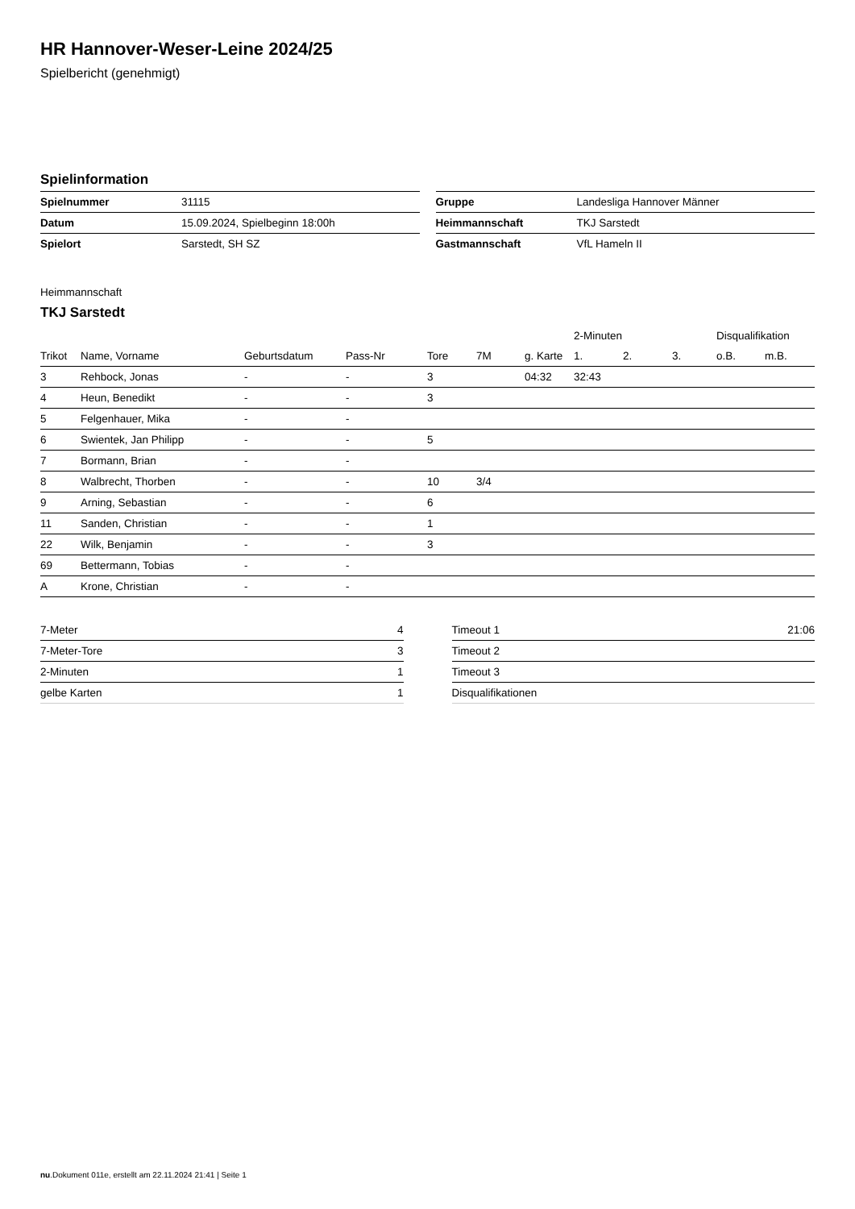HR Hannover-Weser-Leine 2024/25
Spielbericht (genehmigt)
Spielinformation
| Spielnummer | 31115 |
| Datum | 15.09.2024, Spielbeginn 18:00h |
| Spielort | Sarstedt, SH SZ |
| Gruppe | Landesliga Hannover Männer |
| Heimmannschaft | TKJ Sarstedt |
| Gastmannschaft | VfL Hameln II |
Heimmannschaft
TKJ Sarstedt
| | | | | | | | 2-Minuten | | | Disqualifikation | |
| --- | --- | --- | --- | --- | --- | --- | --- | --- | --- | --- | --- |
| Trikot | Name, Vorname | Geburtsdatum | Pass-Nr | Tore | 7M | g. Karte | 1. | 2. | 3. | o.B. | m.B. |
| 3 | Rehbock, Jonas | - | - | 3 | | 04:32 | 32:43 | | | | |
| 4 | Heun, Benedikt | - | - | 3 | | | | | | | |
| 5 | Felgenhauer, Mika | - | - | | | | | | | | |
| 6 | Swientek, Jan Philipp | - | - | 5 | | | | | | | |
| 7 | Bormann, Brian | - | - | | | | | | | | |
| 8 | Walbrecht, Thorben | - | - | 10 | 3/4 | | | | | | |
| 9 | Arning, Sebastian | - | - | 6 | | | | | | | |
| 11 | Sanden, Christian | - | - | 1 | | | | | | | |
| 22 | Wilk, Benjamin | - | - | 3 | | | | | | | |
| 69 | Bettermann, Tobias | - | - | | | | | | | | |
| A | Krone, Christian | - | - | | | | | | | | |
| 7-Meter | 4 |
| 7-Meter-Tore | 3 |
| 2-Minuten | 1 |
| gelbe Karten | 1 |
| Timeout 1 | 21:06 |
| Timeout 2 | |
| Timeout 3 | |
| Disqualifikationen | |
nu.Dokument 011e, erstellt am 22.11.2024 21:41 | Seite 1